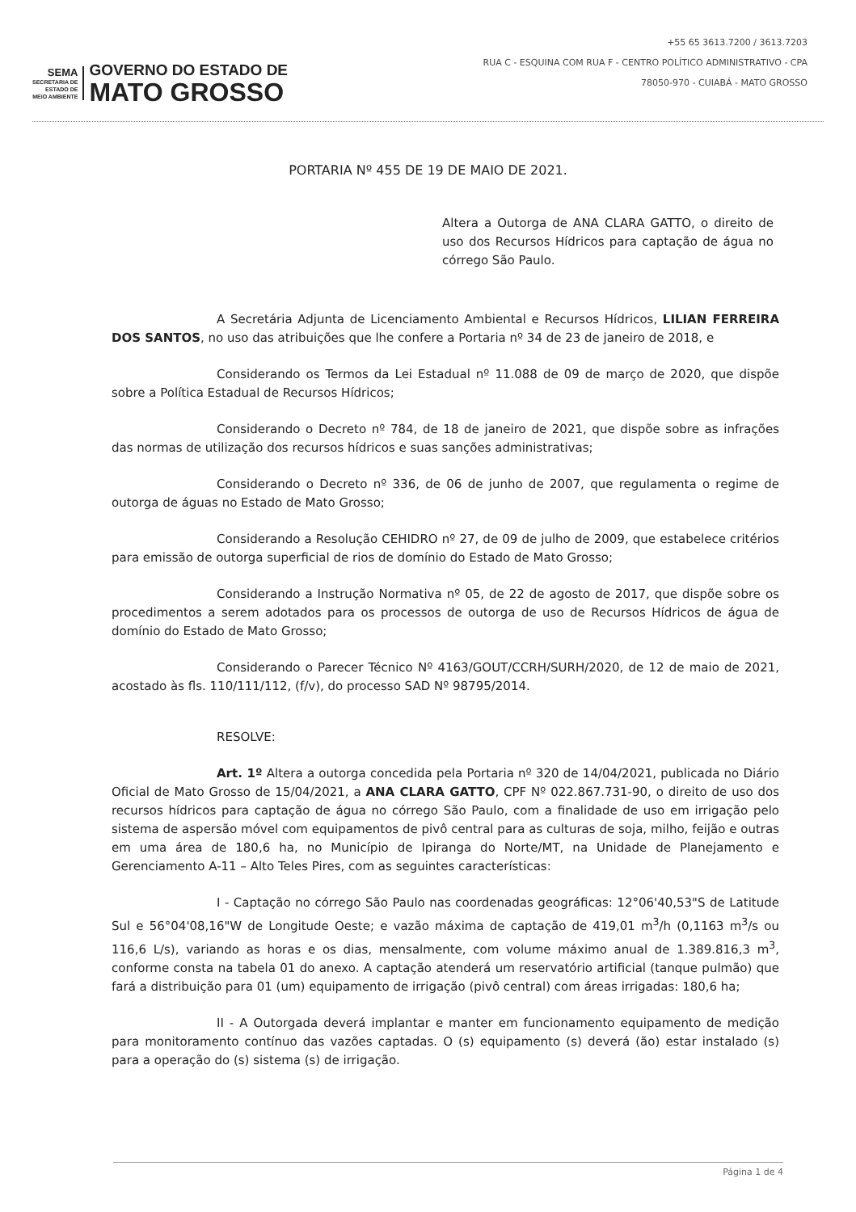SEMA
SECRETARIA DE
ESTADO DE
MEIO AMBIENTE
GOVERNO DO ESTADO DE
MATO GROSSO
+55 65 3613.7200 / 3613.7203
RUA C - ESQUINA COM RUA F - CENTRO POLÍTICO ADMINISTRATIVO - CPA
78050-970 - CUIABÁ - MATO GROSSO
PORTARIA Nº 455 DE 19 DE MAIO DE 2021.
Altera a Outorga de ANA CLARA GATTO, o direito de uso dos Recursos Hídricos para captação de água no córrego São Paulo.
A Secretária Adjunta de Licenciamento Ambiental e Recursos Hídricos, LILIAN FERREIRA DOS SANTOS, no uso das atribuições que lhe confere a Portaria nº 34 de 23 de janeiro de 2018, e
Considerando os Termos da Lei Estadual nº 11.088 de 09 de março de 2020, que dispõe sobre a Política Estadual de Recursos Hídricos;
Considerando o Decreto nº 784, de 18 de janeiro de 2021, que dispõe sobre as infrações das normas de utilização dos recursos hídricos e suas sanções administrativas;
Considerando o Decreto nº 336, de 06 de junho de 2007, que regulamenta o regime de outorga de águas no Estado de Mato Grosso;
Considerando a Resolução CEHIDRO nº 27, de 09 de julho de 2009, que estabelece critérios para emissão de outorga superficial de rios de domínio do Estado de Mato Grosso;
Considerando a Instrução Normativa nº 05, de 22 de agosto de 2017, que dispõe sobre os procedimentos a serem adotados para os processos de outorga de uso de Recursos Hídricos de água de domínio do Estado de Mato Grosso;
Considerando o Parecer Técnico Nº 4163/GOUT/CCRH/SURH/2020, de 12 de maio de 2021, acostado às fls. 110/111/112, (f/v), do processo SAD Nº 98795/2014.
RESOLVE:
Art. 1º Altera a outorga concedida pela Portaria nº 320 de 14/04/2021, publicada no Diário Oficial de Mato Grosso de 15/04/2021, a ANA CLARA GATTO, CPF Nº 022.867.731-90, o direito de uso dos recursos hídricos para captação de água no córrego São Paulo, com a finalidade de uso em irrigação pelo sistema de aspersão móvel com equipamentos de pivô central para as culturas de soja, milho, feijão e outras em uma área de 180,6 ha, no Município de Ipiranga do Norte/MT, na Unidade de Planejamento e Gerenciamento A-11 – Alto Teles Pires, com as seguintes características:
I - Captação no córrego São Paulo nas coordenadas geográficas: 12°06'40,53"S de Latitude Sul e 56°04'08,16"W de Longitude Oeste; e vazão máxima de captação de 419,01 m<sup>3</sup>/h (0,1163 m<sup>3</sup>/s ou 116,6 L/s), variando as horas e os dias, mensalmente, com volume máximo anual de 1.389.816,3 m<sup>3</sup>, conforme consta na tabela 01 do anexo. A captação atenderá um reservatório artificial (tanque pulmão) que fará a distribuição para 01 (um) equipamento de irrigação (pivô central) com áreas irrigadas: 180,6 ha;
II - A Outorgada deverá implantar e manter em funcionamento equipamento de medição para monitoramento contínuo das vazões captadas. O (s) equipamento (s) deverá (ão) estar instalado (s) para a operação do (s) sistema (s) de irrigação.
Página 1 de 4